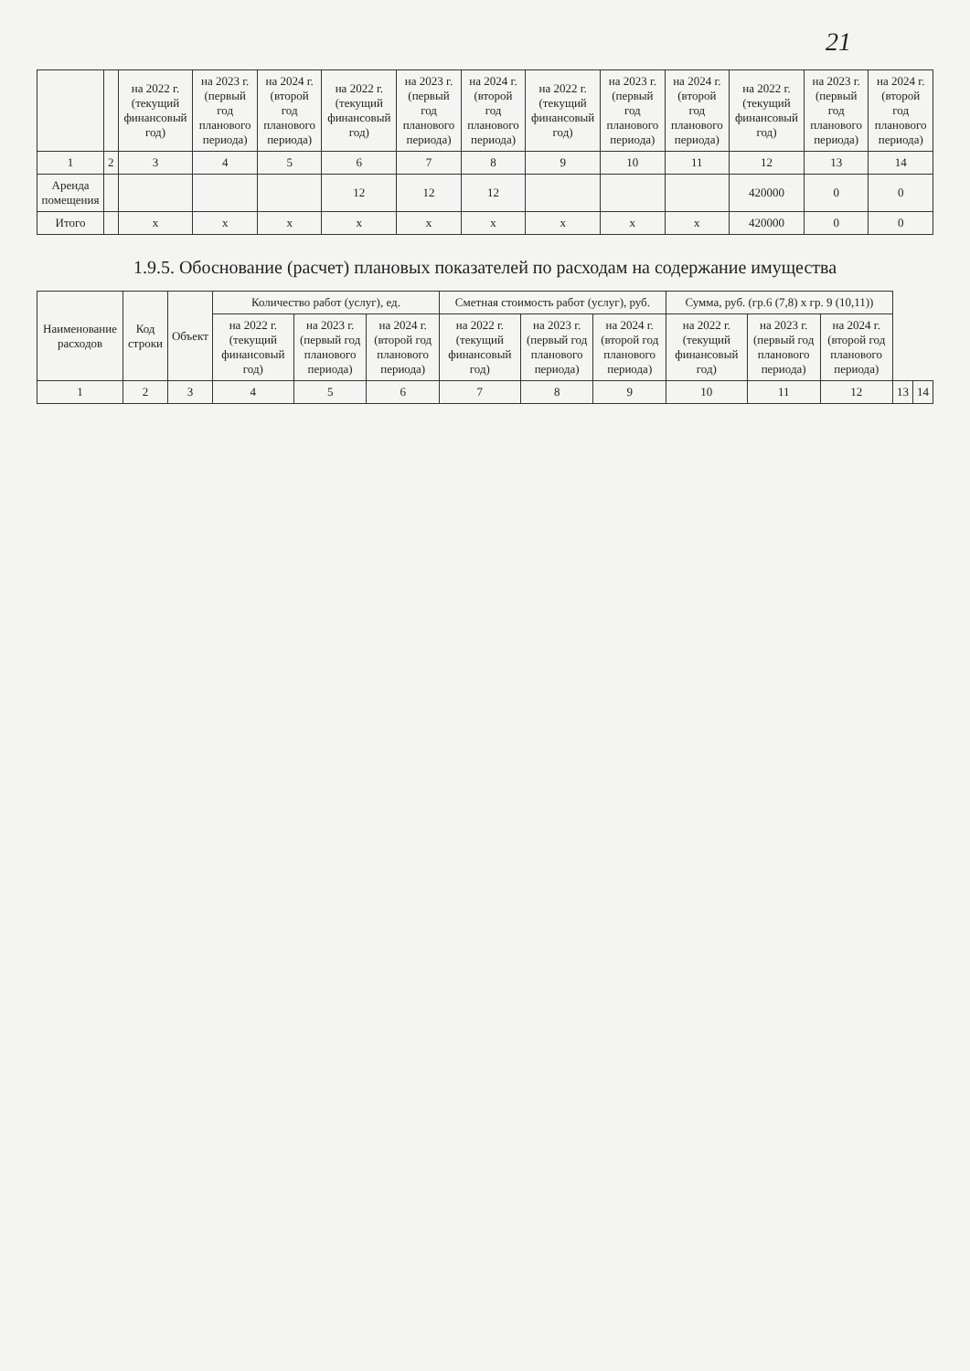21
| | | на 2022 г. (текущий финансовый год) | на 2023 г. (первый год планового периода) | на 2024 г. (второй год планового периода) | на 2022 г. (текущий финансовый год) | на 2023 г. (первый год планового периода) | на 2024 г. (второй год планового периода) | на 2022 г. (текущий финансовый год) | на 2023 г. (первый год планового периода) | на 2024 г. (второй год планового периода) | на 2022 г. (текущий финансовый год) | на 2023 г. (первый год планового периода) | на 2024 г. (второй год планового периода) |
| --- | --- | --- | --- | --- | --- | --- | --- | --- | --- | --- | --- | --- | --- |
| 1 | 2 | 3 | 4 | 5 | 6 | 7 | 8 | 9 | 10 | 11 | 12 | 13 | 14 |
| Аренда помещения | | | | | 12 | 12 | 12 | | | | 420000 | 0 | 0 |
| Итого | | x | x | x | x | x | x | x | x | x | 420000 | 0 | 0 |
1.9.5. Обоснование (расчет) плановых показателей по расходам на содержание имущества
| Наименование расходов | Код строки | Объект | Количество работ (услуг), ед. | | | Сметная стоимость работ (услуг), руб. | | | Сумма, руб. (гр.6 (7,8) x гр. 9 (10,11)) | | | | |
| --- | --- | --- | --- | --- | --- | --- | --- | --- | --- | --- | --- | --- | --- |
| | | | на 2022 г. (текущий финансовый год) | на 2023 г. (первый год планового периода) | на 2024 г. (второй год планового периода) | на 2022 г. (текущий финансовый год) | на 2023 г. (первый год планового периода) | на 2024 г. (второй год планового периода) | на 2022 г. (текущий финансовый год) | на 2023 г. (первый год планового периода) | на 2024 г. (второй год планового периода) | | |
| 1 | 2 | 3 | 4 | 5 | 6 | 7 | 8 | 9 | 10 | 11 | 12 | 13 | 14 |